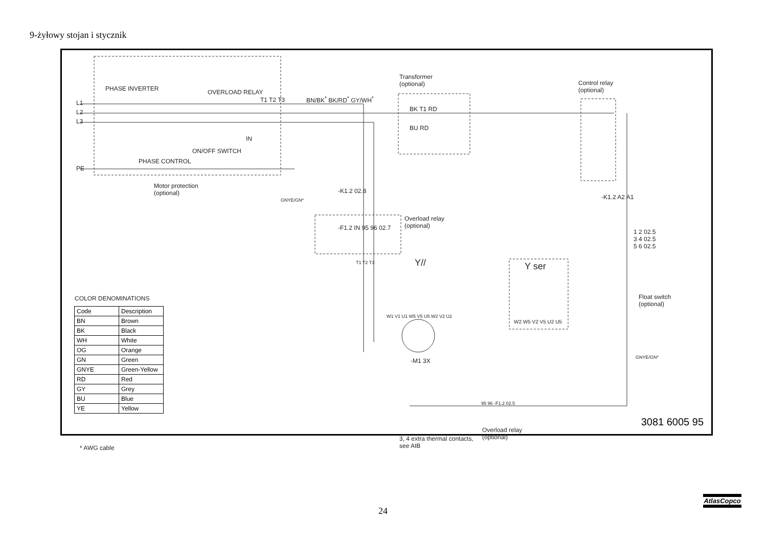9-żyłowy stojan i stycznik
PHASE INVERTER OVERLOAD RELAY
L1
L2
L3
PE
T1 T2 T3
IN
ON/OFF SWITCH
PHASE CONTROL
Motor protection
(optional)
GNYE/GN*
BN/BK<sup>*</sup> BK/RD<sup>*</sup> GY/WH<sup>*</sup>
Transformer
(optional)
BK T1 RD
BU RD
Control relay
(optional)
-K1.2 02.8
Overload relay
(optional)
-F1.2 IN 95 96 02.7
T1 T2 T3 Y// Y ser
W2 W5 V2 V5 U2 U5
W1 V1 U1 W5 V5 U5 W2 V2 U2
-M1 3X
-K1.2 A2 A1
1 2 02.5
3 4 02.5
5 6 02.5
Float switch
(optional)
GNYE/GN*
95 96 -F1.2 02.5
Overload relay
(optional)
3, 4 extra thermal contacts,
see AIB
COLOR DENOMINATIONS
| Code | Description |
| --- | --- |
| BN | Brown |
| BK | Black |
| WH | White |
| OG | Orange |
| GN | Green |
| GNYE | Green-Yellow |
| RD | Red |
| GY | Grey |
| BU | Blue |
| YE | Yellow |
* AWG cable
3081 6005 95
24
AtlasCopco